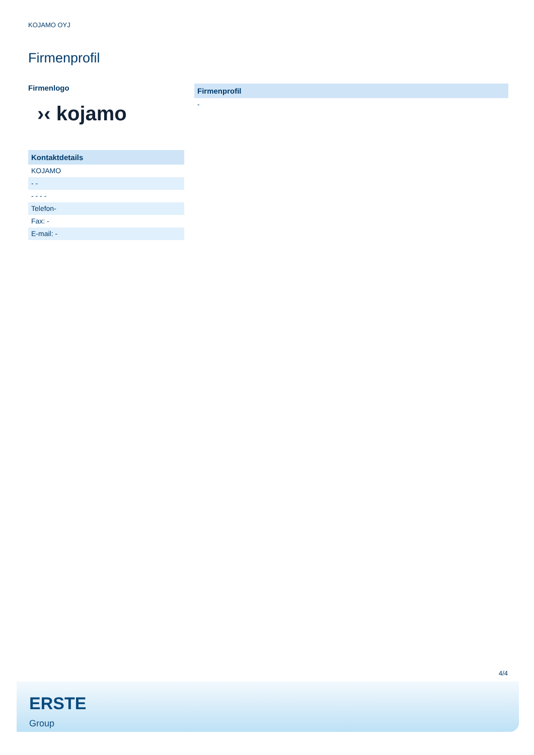KOJAMO OYJ
Firmenprofil
Firmenlogo
›‹ kojamo
Kontaktdetails
KOJAMO
- -
- - - -
Telefon-
Fax: -
E-mail: -
Firmenprofil
-
4/4
ERSTE
Group